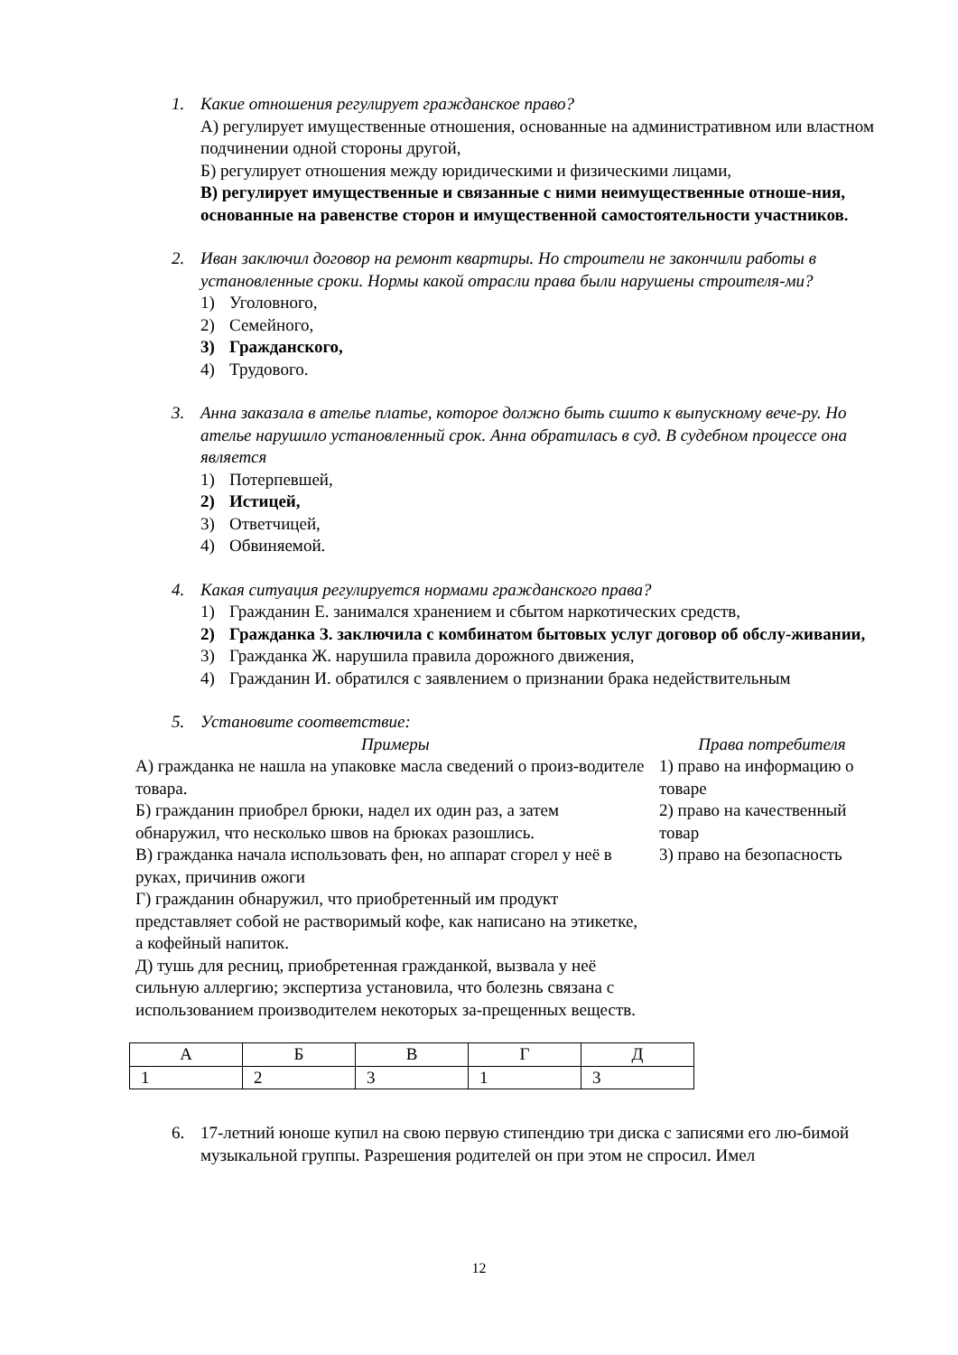1. Какие отношения регулирует гражданское право?
А) регулирует имущественные отношения, основанные на административном или властном подчинении одной стороны другой,
Б) регулирует отношения между юридическими и физическими лицами,
В) регулирует имущественные и связанные с ними неимущественные отноше-ния, основанные на равенстве сторон и имущественной самостоятельности участников.
2. Иван заключил договор на ремонт квартиры. Но строители не закончили работы в установленные сроки. Нормы какой отрасли права были нарушены строителя-ми?
1) Уголовного,
2) Семейного,
3) Гражданского,
4) Трудового.
3. Анна заказала в ателье платье, которое должно быть сшито к выпускному вече-ру. Но ателье нарушило установленный срок. Анна обратилась в суд. В судебном процессе она является
1) Потерпевшей,
2) Истицей,
3) Ответчицей,
4) Обвиняемой.
4. Какая ситуация регулируется нормами гражданского права?
1) Гражданин Е. занимался хранением и сбытом наркотических средств,
2) Гражданка З. заключила с комбинатом бытовых услуг договор об обслу-живании,
3) Гражданка Ж. нарушила правила дорожного движения,
4) Гражданин И. обратился с заявлением о признании брака недействительным
5. Установите соответствие:
Примеры
А) гражданка не нашла на упаковке масла сведений о произ-водителе товара.
Б) гражданин приобрел брюки, надел их один раз, а затем обнаружил, что несколько швов на брюках разошлись.
В) гражданка начала использовать фен, но аппарат сгорел у неё в руках, причинив ожоги
Г) гражданин обнаружил, что приобретенный им продукт представляет собой не растворимый кофе, как написано на этикетке, а кофейный напиток.
Д) тушь для ресниц, приобретенная гражданкой, вызвала у неё сильную аллергию; экспертиза установила, что болезнь связана с использованием производителем некоторых за-прещенных веществ.
Права потребителя
1) право на информацию о товаре
2) право на качественный товар
3) право на безопасность
| А | Б | В | Г | Д |
| 1 | 2 | 3 | 1 | 3 |
6. 17-летний юноше купил на свою первую стипендию три диска с записями его лю-бимой музыкальной группы. Разрешения родителей он при этом не спросил. Имел
12